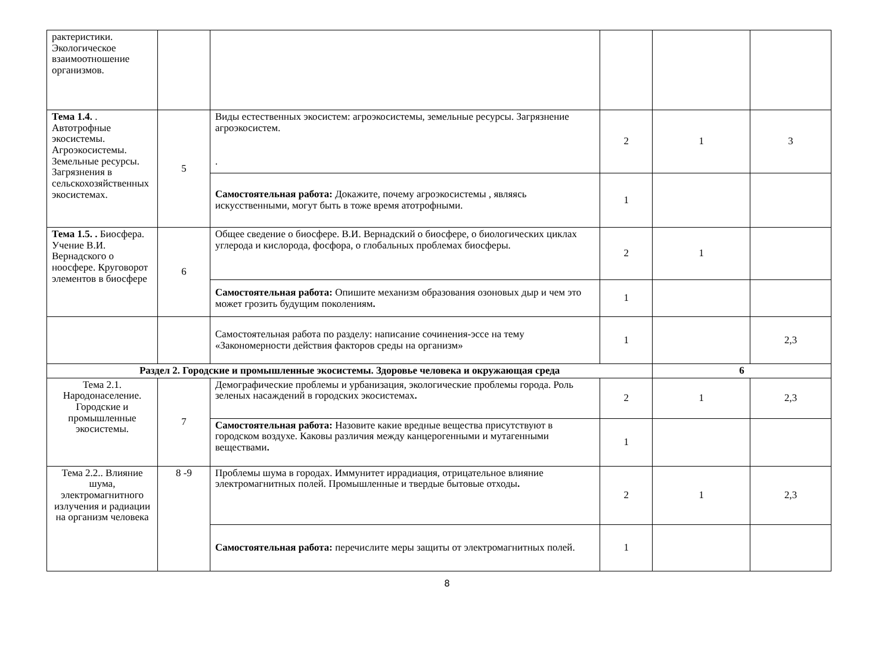| рактеристики. Экологическое взаимоотношение организмов. | | | | | |
| Тема 1.4. . Автотрофные экосистемы. Агроэкосистемы. Земельные ресурсы. Загрязнения в сельскохозяйственных экосистемах. | 5 | Виды естественных экосистем: агроэкосистемы, земельные ресурсы. Загрязнение агроэкосистем. . | 2 | 1 | 3 |
| | | Самостоятельная работа: Докажите, почему агроэкосистемы , являясь искусственными, могут быть в тоже время атотрофными. | 1 | | |
| Тема 1.5. . Биосфера. Учение В.И. Вернадского о ноосфере. Круговорот элементов в биосфере | 6 | Общее сведение о биосфере. В.И. Вернадский о биосфере, о биологических циклах углерода и кислорода, фосфора, о глобальных проблемах биосферы. | 2 | 1 | |
| | | Самостоятельная работа: Опишите механизм образования озоновых дыр и чем это может грозить будущим поколениям . | 1 | | |
| | | Самостоятельная работа по разделу: написание сочинения-эссе на тему «Закономерности действия факторов среды на организм» | 1 | | 2,3 |
| Раздел 2. Городские и промышленные экосистемы. Здоровье человека и окружающая среда | | | | 6 | |
| Тема 2.1. Народонаселение. Городские и промышленные экосистемы. | 7 | Демографические проблемы и урбанизация, экологические проблемы города. Роль зеленых насаждений в городских экосистемах . | 2 | 1 | 2,3 |
| | | Самостоятельная работа: Назовите какие вредные вещества присутствуют в городском воздухе. Каковы различия между канцерогенными и мутагенными веществами . | 1 | | |
| Тема 2.2.. Влияние шума, электромагнитного излучения и радиации на организм человека | 8 -9 | Проблемы шума в городах. Иммунитет иррадиация, отрицательное влияние электромагнитных полей. Промышленные и твердые бытовые отходы . | 2 | 1 | 2,3 |
| | | Самостоятельная работа: перечислите меры защиты от электромагнитных полей. | 1 | | |
8